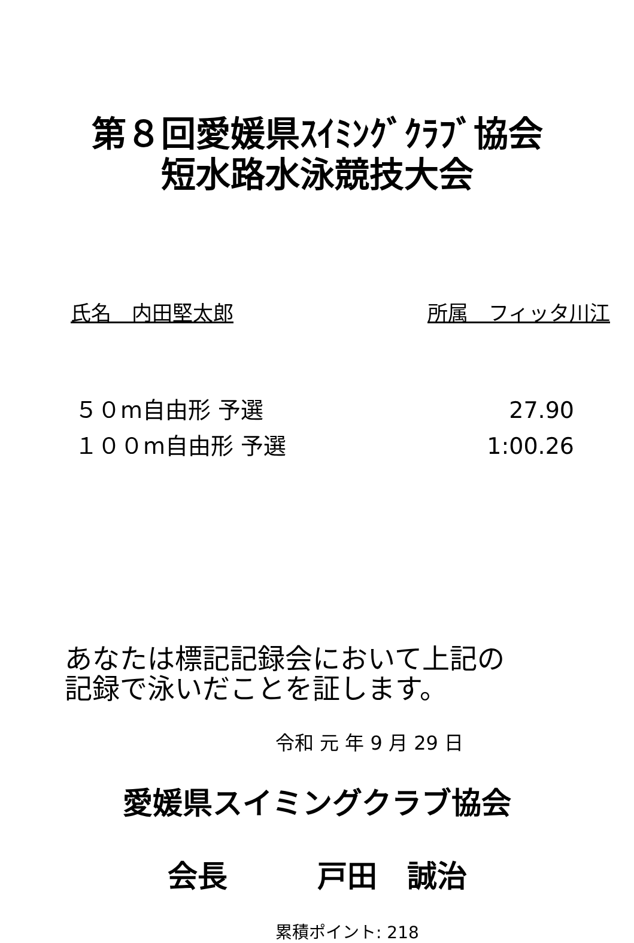第８回愛媛県ｽｲﾐﾝｸﾞｸﾗﾌﾞ協会
短水路水泳競技大会
氏名　内田堅太郎 所属　フィッタ川江
５０m自由形 予選 27.90
１００m自由形 予選 1:00.26
あなたは標記記録会において上記の
記録で泳いだことを証します。
令和 元 年 9 月 29 日
愛媛県スイミングクラブ協会
会長　　　戸田　誠治
累積ポイント: 218